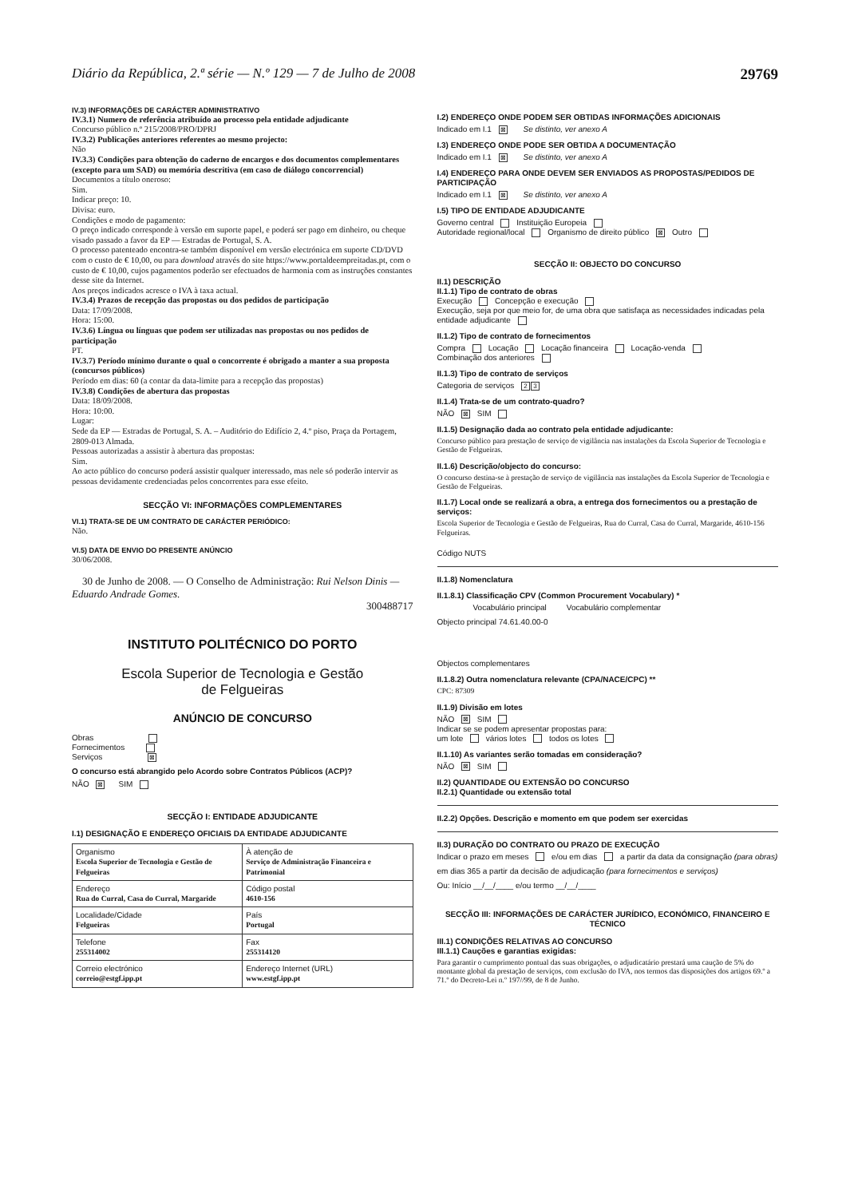Diário da República, 2.ª série — N.º 129 — 7 de Julho de 2008 29769
IV.3) INFORMAÇÕES DE CARÁCTER ADMINISTRATIVO
IV.3.1) Numero de referência atribuído ao processo pela entidade adjudicante
Concurso público n.º 215/2008/PRO/DPRJ
IV.3.2) Publicações anteriores referentes ao mesmo projecto:
Não
IV.3.3) Condições para obtenção do caderno de encargos e dos documentos complementares (excepto para um SAD) ou memória descritiva (em caso de diálogo concorrencial)
Documentos a título oneroso:
Sim.
Indicar preço: 10.
Divisa: euro.
Condições e modo de pagamento:
O preço indicado corresponde à versão em suporte papel, e poderá ser pago em dinheiro, ou cheque visado passado a favor da EP — Estradas de Portugal, S. A.
O processo patenteado encontra-se também disponível em versão electrónica em suporte CD/DVD com o custo de € 10,00, ou para download através do site https://www.portaldeempreitadas.pt, com o custo de € 10,00, cujos pagamentos poderão ser efectuados de harmonia com as instruções constantes desse site da Internet.
Aos preços indicados acresce o IVA à taxa actual.
IV.3.4) Prazos de recepção das propostas ou dos pedidos de participação
Data: 17/09/2008.
Hora: 15:00.
IV.3.6) Língua ou línguas que podem ser utilizadas nas propostas ou nos pedidos de participação
PT.
IV.3.7) Período mínimo durante o qual o concorrente é obrigado a manter a sua proposta (concursos públicos)
Período em dias: 60 (a contar da data-limite para a recepção das propostas)
IV.3.8) Condições de abertura das propostas
Data: 18/09/2008.
Hora: 10:00.
Lugar:
Sede da EP — Estradas de Portugal, S. A. – Auditório do Edifício 2, 4.º piso, Praça da Portagem, 2809-013 Almada.
Pessoas autorizadas a assistir à abertura das propostas:
Sim.
Ao acto público do concurso poderá assistir qualquer interessado, mas nele só poderão intervir as pessoas devidamente credenciadas pelos concorrentes para esse efeito.
SECÇÃO VI: INFORMAÇÕES COMPLEMENTARES
VI.1) TRATA-SE DE UM CONTRATO DE CARÁCTER PERIÓDICO:
Não.
VI.5) DATA DE ENVIO DO PRESENTE ANÚNCIO
30/06/2008.
30 de Junho de 2008. — O Conselho de Administração: Rui Nelson Dinis — Eduardo Andrade Gomes.
300488717
INSTITUTO POLITÉCNICO DO PORTO
Escola Superior de Tecnologia e Gestão
de Felgueiras
ANÚNCIO DE CONCURSO
Obras
Fornecimentos
Serviços ⊠
O concurso está abrangido pelo Acordo sobre Contratos Públicos (ACP)?
NÃO ⊠ SIM
SECÇÃO I: ENTIDADE ADJUDICANTE
I.1) DESIGNAÇÃO E ENDEREÇO OFICIAIS DA ENTIDADE ADJUDICANTE
| Organismo Escola Superior de Tecnologia e Gestão de Felgueiras | À atenção de Serviço de Administração Financeira e Patrimonial |
| Endereço Rua do Curral, Casa do Curral, Margaride | Código postal 4610-156 |
| Localidade/Cidade Felgueiras | País Portugal |
| Telefone 255314002 | Fax 255314120 |
| Correio electrónico correio@estgf.ipp.pt | Endereço Internet (URL) www.estgf.ipp.pt |
I.2) ENDEREÇO ONDE PODEM SER OBTIDAS INFORMAÇÕES ADICIONAIS
Indicado em I.1 ⊠ Se distinto, ver anexo A
I.3) ENDEREÇO ONDE PODE SER OBTIDA A DOCUMENTAÇÃO
Indicado em I.1 ⊠ Se distinto, ver anexo A
I.4) ENDEREÇO PARA ONDE DEVEM SER ENVIADOS AS PROPOSTAS/PEDIDOS DE PARTICIPAÇÃO
Indicado em I.1 ⊠ Se distinto, ver anexo A
I.5) TIPO DE ENTIDADE ADJUDICANTE
Governo central Instituição Europeia
Autoridade regional/local Organismo de direito público ⊠ Outro
SECÇÃO II: OBJECTO DO CONCURSO
II.1) DESCRIÇÃO
II.1.1) Tipo de contrato de obras
Execução Concepção e execução
Execução, seja por que meio for, de uma obra que satisfaça as necessidades indicadas pela entidade adjudicante
II.1.2) Tipo de contrato de fornecimentos
Compra Locação Locação financeira Locação-venda
Combinação dos anteriores
II.1.3) Tipo de contrato de serviços
Categoria de serviços 2 3
II.1.4) Trata-se de um contrato-quadro?
NÃO ⊠ SIM
II.1.5) Designação dada ao contrato pela entidade adjudicante:
Concurso público para prestação de serviço de vigilância nas instalações da Escola Superior de Tecnologia e Gestão de Felgueiras.
II.1.6) Descrição/objecto do concurso:
O concurso destina-se à prestação de serviço de vigilância nas instalações da Escola Superior de Tecnologia e Gestão de Felgueiras.
II.1.7) Local onde se realizará a obra, a entrega dos fornecimentos ou a prestação de serviços:
Escola Superior de Tecnologia e Gestão de Felgueiras, Rua do Curral, Casa do Curral, Margaride, 4610-156 Felgueiras.
Código NUTS
II.1.8) Nomenclatura
II.1.8.1) Classificação CPV (Common Procurement Vocabulary) *
Vocabulário principal Vocabulário complementar
Objecto principal 74.61.40.00-0
Objectos complementares
II.1.8.2) Outra nomenclatura relevante (CPA/NACE/CPC) **
CPC: 87309
II.1.9) Divisão em lotes
NÃO ⊠ SIM
Indicar se se podem apresentar propostas para:
um lote vários lotes todos os lotes
II.1.10) As variantes serão tomadas em consideração?
NÃO ⊠ SIM
II.2) QUANTIDADE OU EXTENSÃO DO CONCURSO
II.2.1) Quantidade ou extensão total
II.2.2) Opções. Descrição e momento em que podem ser exercidas
II.3) DURAÇÃO DO CONTRATO OU PRAZO DE EXECUÇÃO
Indicar o prazo em meses e/ou em dias a partir da data da consignação (para obras)
em dias 365 a partir da decisão de adjudicação (para fornecimentos e serviços)
Ou: Início __/__/____ e/ou termo __/__/____
SECÇÃO III: INFORMAÇÕES DE CARÁCTER JURÍDICO, ECONÓMICO, FINANCEIRO E TÉCNICO
III.1) CONDIÇÕES RELATIVAS AO CONCURSO
III.1.1) Cauções e garantias exigidas:
Para garantir o cumprimento pontual das suas obrigações, o adjudicatário prestará uma caução de 5% do montante global da prestação de serviços, com exclusão do IVA, nos termos das disposições dos artigos 69.º a 71.º do Decreto-Lei n.º 197//99, de 8 de Junho.